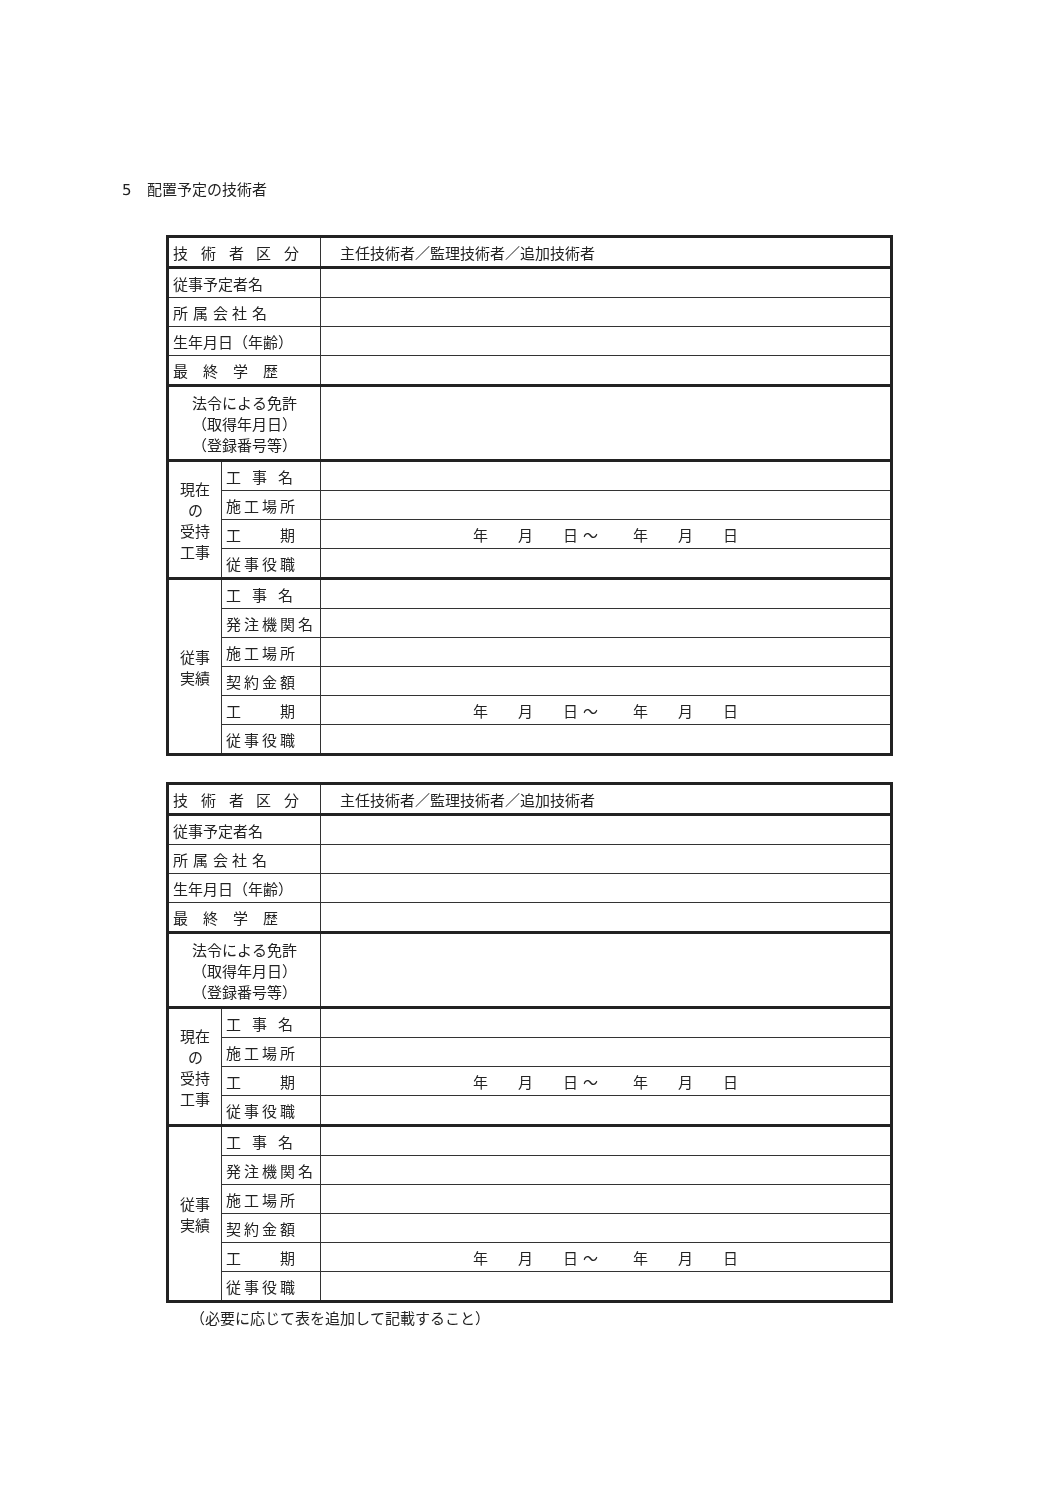5　配置予定の技術者
| 技 術 者 区 分 | | 主任技術者／監理技術者／追加技術者 |
| 従事予定者名 | | |
| 所 属 会 社 名 | | |
| 生年月日（年齢） | | |
| 最 終 学 歴 | | |
| 法令による免許 （取得年月日） （登録番号等） | | |
| 現在の 受持工事 | 工 事 名 | |
| | 施工場所 | |
| | 工 期 | 年 月 日 ～ 年 月 日 |
| | 従事役職 | |
| 従事 実績 | 工 事 名 | |
| | 発注機関名 | |
| | 施工場所 | |
| | 契約金額 | |
| | 工 期 | 年 月 日 ～ 年 月 日 |
| | 従事役職 | |
| 技 術 者 区 分 | | 主任技術者／監理技術者／追加技術者 |
| 従事予定者名 | | |
| 所 属 会 社 名 | | |
| 生年月日（年齢） | | |
| 最 終 学 歴 | | |
| 法令による免許 （取得年月日） （登録番号等） | | |
| 現在の 受持工事 | 工 事 名 | |
| | 施工場所 | |
| | 工 期 | 年 月 日 ～ 年 月 日 |
| | 従事役職 | |
| 従事 実績 | 工 事 名 | |
| | 発注機関名 | |
| | 施工場所 | |
| | 契約金額 | |
| | 工 期 | 年 月 日 ～ 年 月 日 |
| | 従事役職 | |
（必要に応じて表を追加して記載すること）